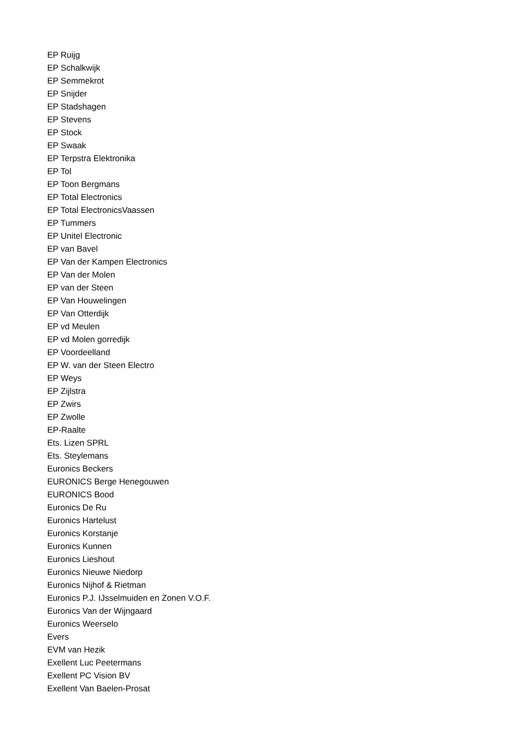EP Ruijg
EP Schalkwijk
EP Semmekrot
EP Snijder
EP Stadshagen
EP Stevens
EP Stock
EP Swaak
EP Terpstra Elektronika
EP Tol
EP Toon Bergmans
EP Total Electronics
EP Total ElectronicsVaassen
EP Tummers
EP Unitel Electronic
EP van Bavel
EP Van der Kampen Electronics
EP Van der Molen
EP van der Steen
EP Van Houwelingen
EP Van Otterdijk
EP vd Meulen
EP vd Molen gorredijk
EP Voordeelland
EP W. van der Steen Electro
EP Weys
EP Zijlstra
EP Zwirs
EP Zwolle
EP-Raalte
Ets. Lizen SPRL
Ets. Steylemans
Euronics Beckers
EURONICS Berge Henegouwen
EURONICS Bood
Euronics De Ru
Euronics Hartelust
Euronics Korstanje
Euronics Kunnen
Euronics Lieshout
Euronics Nieuwe Niedorp
Euronics Nijhof & Rietman
Euronics P.J. IJsselmuiden en Zonen V.O.F.
Euronics Van der Wijngaard
Euronics Weerselo
Evers
EVM van Hezik
Exellent Luc Peetermans
Exellent PC Vision BV
Exellent Van Baelen-Prosat